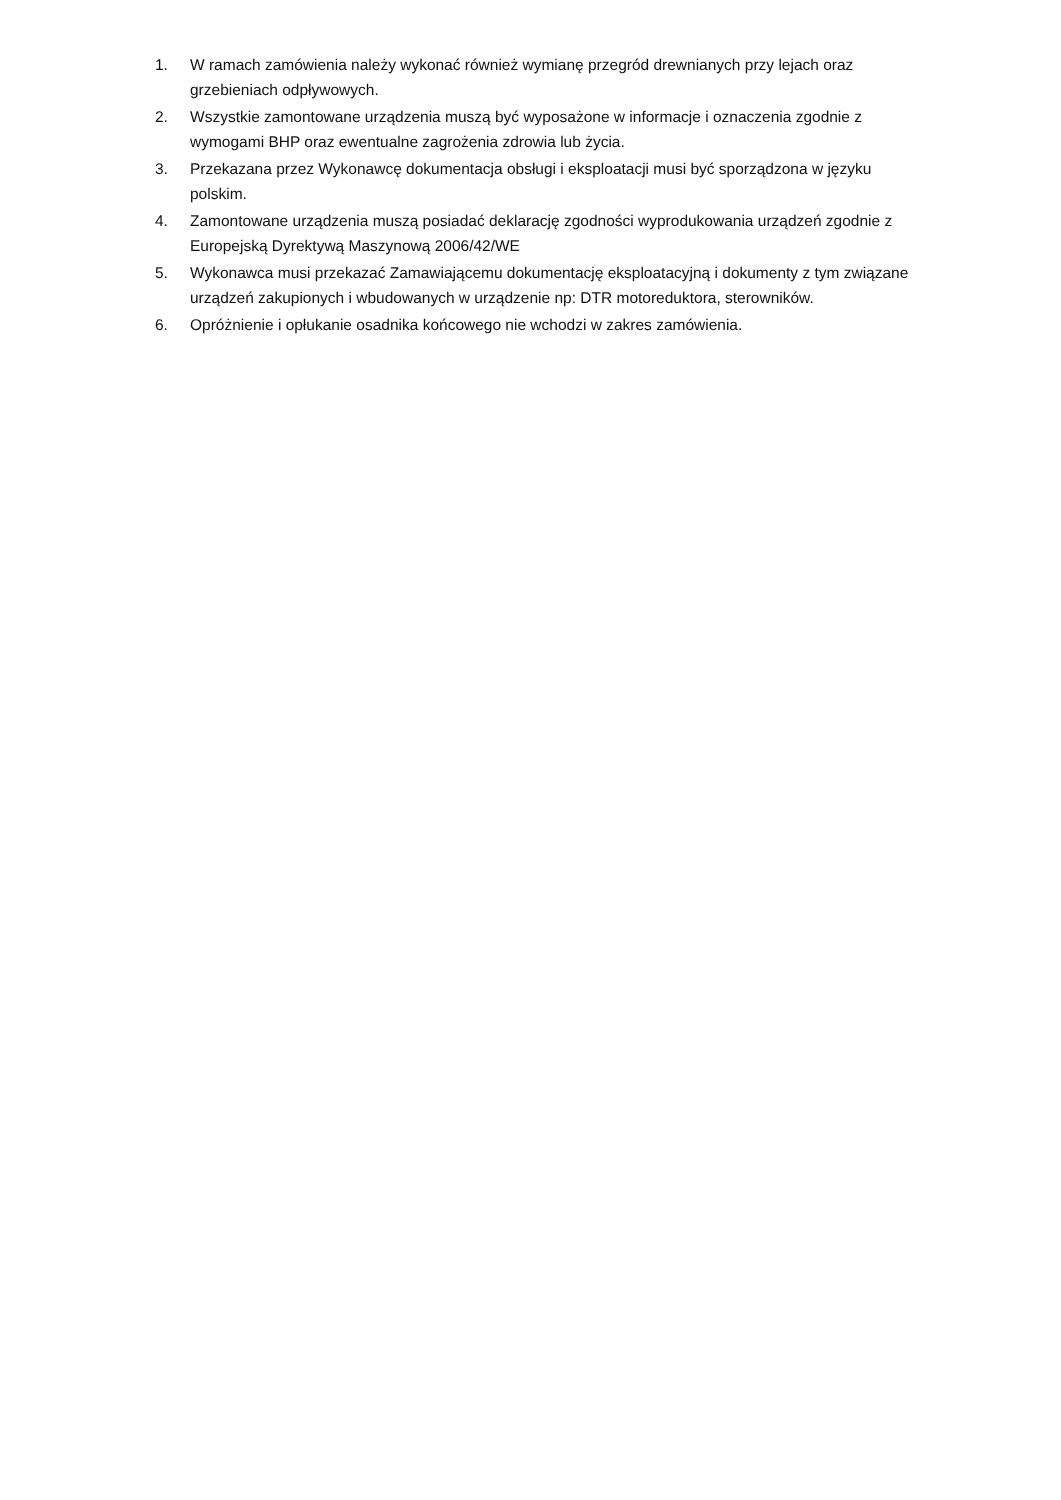1. W ramach zamówienia należy wykonać również wymianę przegród drewnianych przy lejach oraz grzebieniach odpływowych.
2. Wszystkie zamontowane urządzenia muszą być wyposażone w informacje i oznaczenia zgodnie z wymogami BHP oraz ewentualne zagrożenia zdrowia lub życia.
3. Przekazana przez Wykonawcę dokumentacja obsługi i eksploatacji musi być sporządzona w języku polskim.
4. Zamontowane urządzenia muszą posiadać deklarację zgodności wyprodukowania urządzeń zgodnie z Europejską Dyrektywą Maszynową 2006/42/WE
5. Wykonawca musi przekazać Zamawiającemu dokumentację eksploatacyjną i dokumenty z tym związane urządzeń zakupionych i wbudowanych w urządzenie np: DTR motoreduktora, sterowników.
6. Opróżnienie i opłukanie osadnika końcowego nie wchodzi w zakres zamówienia.